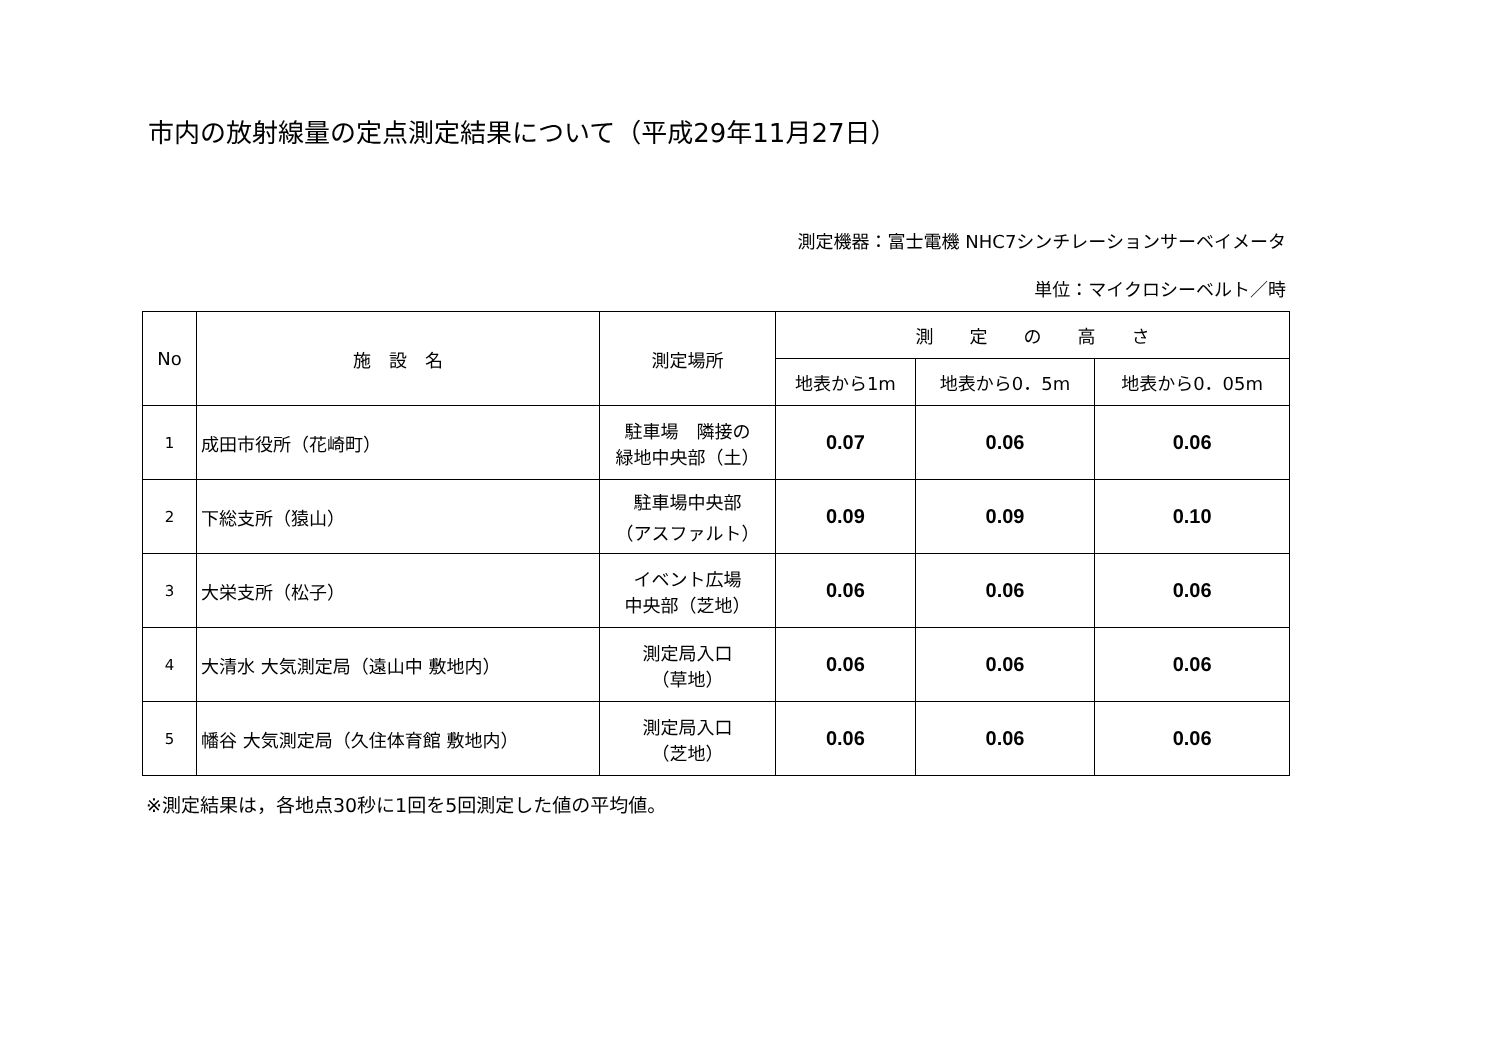市内の放射線量の定点測定結果について（平成29年11月27日）
測定機器：富士電機 NHC7シンチレーションサーベイメータ
単位：マイクロシーベルト／時
| No | 施 設 名 | 測定場所 | 測 定 の 高 さ | | |
| --- | --- | --- | --- | --- | --- |
| | | | 地表から1m | 地表から0．5m | 地表から0．05m |
| 1 | 成田市役所（花崎町） | 駐車場 隣接の 緑地中央部（土） | 0.07 | 0.06 | 0.06 |
| 2 | 下総支所（猿山） | 駐車場中央部 （アスファルト） | 0.09 | 0.09 | 0.10 |
| 3 | 大栄支所（松子） | イベント広場 中央部（芝地） | 0.06 | 0.06 | 0.06 |
| 4 | 大清水 大気測定局（遠山中 敷地内） | 測定局入口 （草地） | 0.06 | 0.06 | 0.06 |
| 5 | 幡谷 大気測定局（久住体育館 敷地内） | 測定局入口 （芝地） | 0.06 | 0.06 | 0.06 |
※測定結果は，各地点30秒に1回を5回測定した値の平均値。